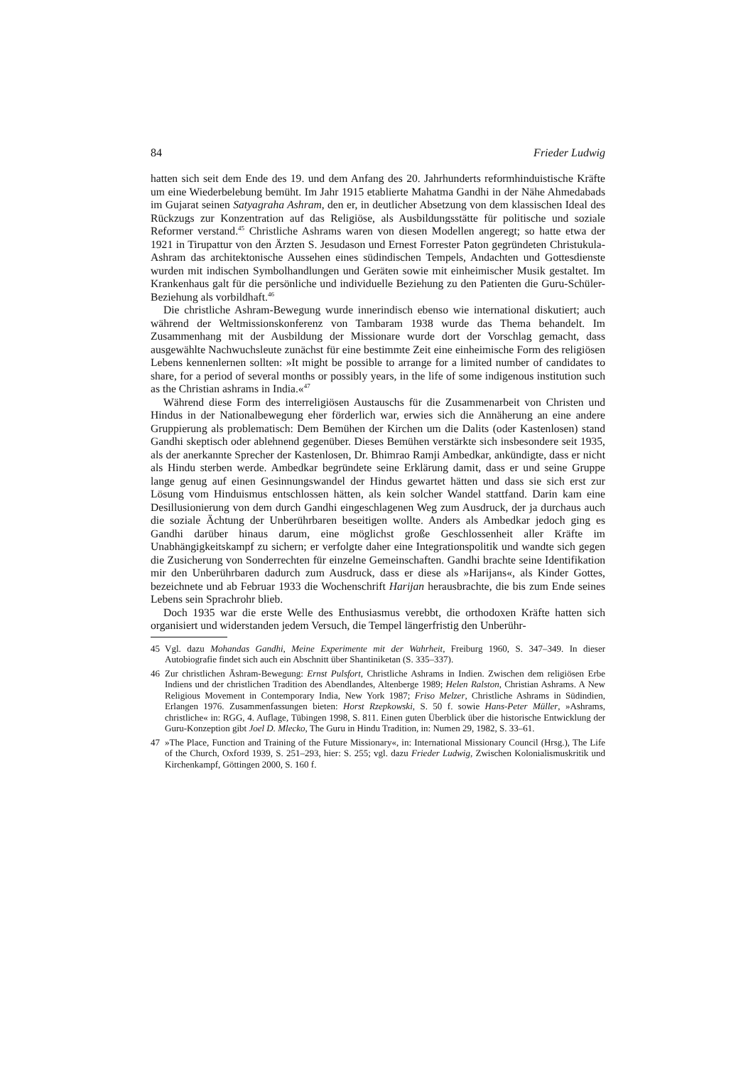84 Frieder Ludwig
hatten sich seit dem Ende des 19. und dem Anfang des 20. Jahrhunderts reformhinduistische Kräfte um eine Wiederbelebung bemüht. Im Jahr 1915 etablierte Mahatma Gandhi in der Nähe Ahmedabads im Gujarat seinen Satyagraha Ashram, den er, in deutlicher Absetzung von dem klassischen Ideal des Rückzugs zur Konzentration auf das Religiöse, als Ausbildungsstätte für politische und soziale Reformer verstand.<sup>45</sup> Christliche Ashrams waren von diesen Modellen angeregt; so hatte etwa der 1921 in Tirupattur von den Ärzten S. Jesudason und Ernest Forrester Paton gegründeten Christukula-Ashram das architektonische Aussehen eines südindischen Tempels, Andachten und Gottesdienste wurden mit indischen Symbolhandlungen und Geräten sowie mit einheimischer Musik gestaltet. Im Krankenhaus galt für die persönliche und individuelle Beziehung zu den Patienten die Guru-Schüler-Beziehung als vorbildhaft.<sup>46</sup>
Die christliche Ashram-Bewegung wurde innerindisch ebenso wie international diskutiert; auch während der Weltmissionskonferenz von Tambaram 1938 wurde das Thema behandelt. Im Zusammenhang mit der Ausbildung der Missionare wurde dort der Vorschlag gemacht, dass ausgewählte Nachwuchsleute zunächst für eine bestimmte Zeit eine einheimische Form des religiösen Lebens kennenlernen sollten: »It might be possible to arrange for a limited number of candidates to share, for a period of several months or possibly years, in the life of some indigenous institution such as the Christian ashrams in India.«<sup>47</sup>
Während diese Form des interreligiösen Austauschs für die Zusammenarbeit von Christen und Hindus in der Nationalbewegung eher förderlich war, erwies sich die Annäherung an eine andere Gruppierung als problematisch: Dem Bemühen der Kirchen um die Dalits (oder Kastenlosen) stand Gandhi skeptisch oder ablehnend gegenüber. Dieses Bemühen verstärkte sich insbesondere seit 1935, als der anerkannte Sprecher der Kastenlosen, Dr. Bhimrao Ramji Ambedkar, ankündigte, dass er nicht als Hindu sterben werde. Ambedkar begründete seine Erklärung damit, dass er und seine Gruppe lange genug auf einen Gesinnungswandel der Hindus gewartet hätten und dass sie sich erst zur Lösung vom Hinduismus entschlossen hätten, als kein solcher Wandel stattfand. Darin kam eine Desillusionierung von dem durch Gandhi eingeschlagenen Weg zum Ausdruck, der ja durchaus auch die soziale Ächtung der Unberührbaren beseitigen wollte. Anders als Ambedkar jedoch ging es Gandhi darüber hinaus darum, eine möglichst große Geschlossenheit aller Kräfte im Unabhängigkeitskampf zu sichern; er verfolgte daher eine Integrationspolitik und wandte sich gegen die Zusicherung von Sonderrechten für einzelne Gemeinschaften. Gandhi brachte seine Identifikation mir den Unberührbaren dadurch zum Ausdruck, dass er diese als »Harijans«, als Kinder Gottes, bezeichnete und ab Februar 1933 die Wochenschrift Harijan herausbrachte, die bis zum Ende seines Lebens sein Sprachrohr blieb.
Doch 1935 war die erste Welle des Enthusiasmus verebbt, die orthodoxen Kräfte hatten sich organisiert und widerstanden jedem Versuch, die Tempel längerfristig den Unberühr-
45 Vgl. dazu Mohandas Gandhi, Meine Experimente mit der Wahrheit, Freiburg 1960, S. 347–349. In dieser Autobiografie findet sich auch ein Abschnitt über Shantiniketan (S. 335–337).
46 Zur christlichen Āshram-Bewegung: Ernst Pulsfort, Christliche Ashrams in Indien. Zwischen dem religiösen Erbe Indiens und der christlichen Tradition des Abendlandes, Altenberge 1989; Helen Ralston, Christian Ashrams. A New Religious Movement in Contemporary India, New York 1987; Friso Melzer, Christliche Ashrams in Südindien, Erlangen 1976. Zusammenfassungen bieten: Horst Rzepkowski, S. 50 f. sowie Hans-Peter Müller, »Ashrams, christliche« in: RGG, 4. Auflage, Tübingen 1998, S. 811. Einen guten Überblick über die historische Entwicklung der Guru-Konzeption gibt Joel D. Mlecko, The Guru in Hindu Tradition, in: Numen 29, 1982, S. 33–61.
47 »The Place, Function and Training of the Future Missionary«, in: International Missionary Council (Hrsg.), The Life of the Church, Oxford 1939, S. 251–293, hier: S. 255; vgl. dazu Frieder Ludwig, Zwischen Kolonialismuskritik und Kirchenkampf, Göttingen 2000, S. 160 f.